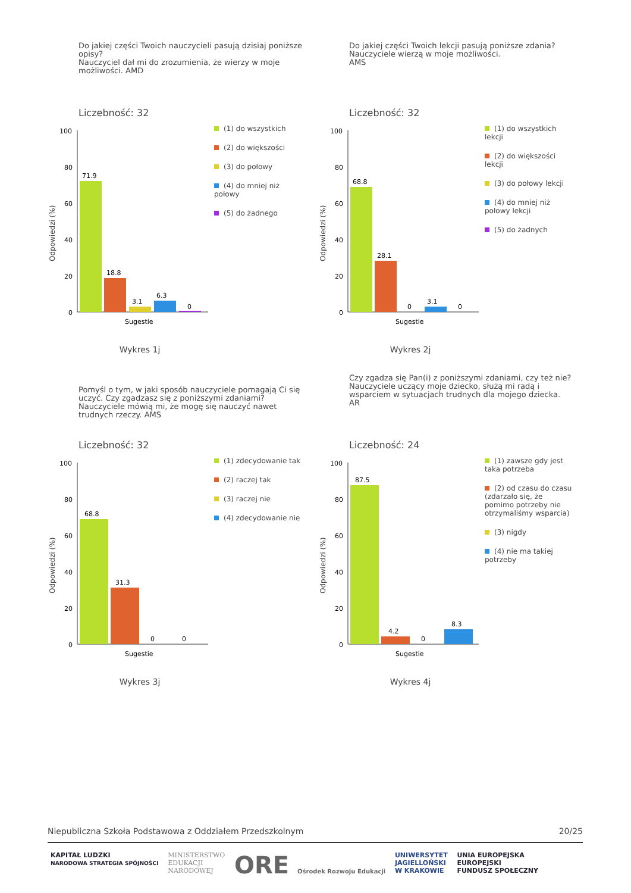Do jakiej części Twoich nauczycieli pasują dzisiaj poniższe opisy?
Nauczyciel dał mi do zrozumienia, że wierzy w moje możliwości. AMD
Liczebność: 32
Odpowiedzi (%)
100
80
60
40
20
0
71.9
18.8
3.1
6.3
0
Sugestie
(1) do wszystkich
(2) do większości
(3) do połowy
(4) do mniej niż połowy
(5) do żadnego
Wykres 1j
Do jakiej części Twoich lekcji pasują poniższe zdania?
Nauczyciele wierzą w moje możliwości.
AMS
Liczebność: 32
Odpowiedzi (%)
100
80
60
40
20
0
68.8
28.1
0
3.1
0
Sugestie
(1) do wszystkich lekcji
(2) do większości lekcji
(3) do połowy lekcji
(4) do mniej niż połowy lekcji
(5) do żadnych
Wykres 2j
Pomyśl o tym, w jaki sposób nauczyciele pomagają Ci się uczyć. Czy zgadzasz się z poniższymi zdaniami?
Nauczyciele mówią mi, że mogę się nauczyć nawet trudnych rzeczy. AMS
Liczebność: 32
Odpowiedzi (%)
100
80
60
40
20
0
68.8
31.3
0
0
Sugestie
(1) zdecydowanie tak
(2) raczej tak
(3) raczej nie
(4) zdecydowanie nie
Wykres 3j
Czy zgadza się Pan(i) z poniższymi zdaniami, czy też nie?
Nauczyciele uczący moje dziecko, służą mi radą i wsparciem w sytuacjach trudnych dla mojego dziecka.
AR
Liczebność: 24
Odpowiedzi (%)
100
80
60
40
20
0
87.5
4.2
0
8.3
Sugestie
(1) zawsze gdy jest taka potrzeba
(2) od czasu do czasu (zdarzało się, że pomimo potrzeby nie otrzymaliśmy wsparcia)
(3) nigdy
(4) nie ma takiej potrzeby
Wykres 4j
Niepubliczna Szkoła Podstawowa z Oddziałem Przedszkolnym 20/25
KAPITAŁ LUDZKI
NARODOWA STRATEGIA SPÓJNOŚCI MINISTERSTWO
EDUKACJI
NARODOWEJ ORE Ośrodek Rozwoju Edukacji UNIWERSYTET
JAGIELLOŃSKI
W KRAKOWIE UNIA EUROPEJSKA
EUROPEJSKI
FUNDUSZ SPOŁECZNY